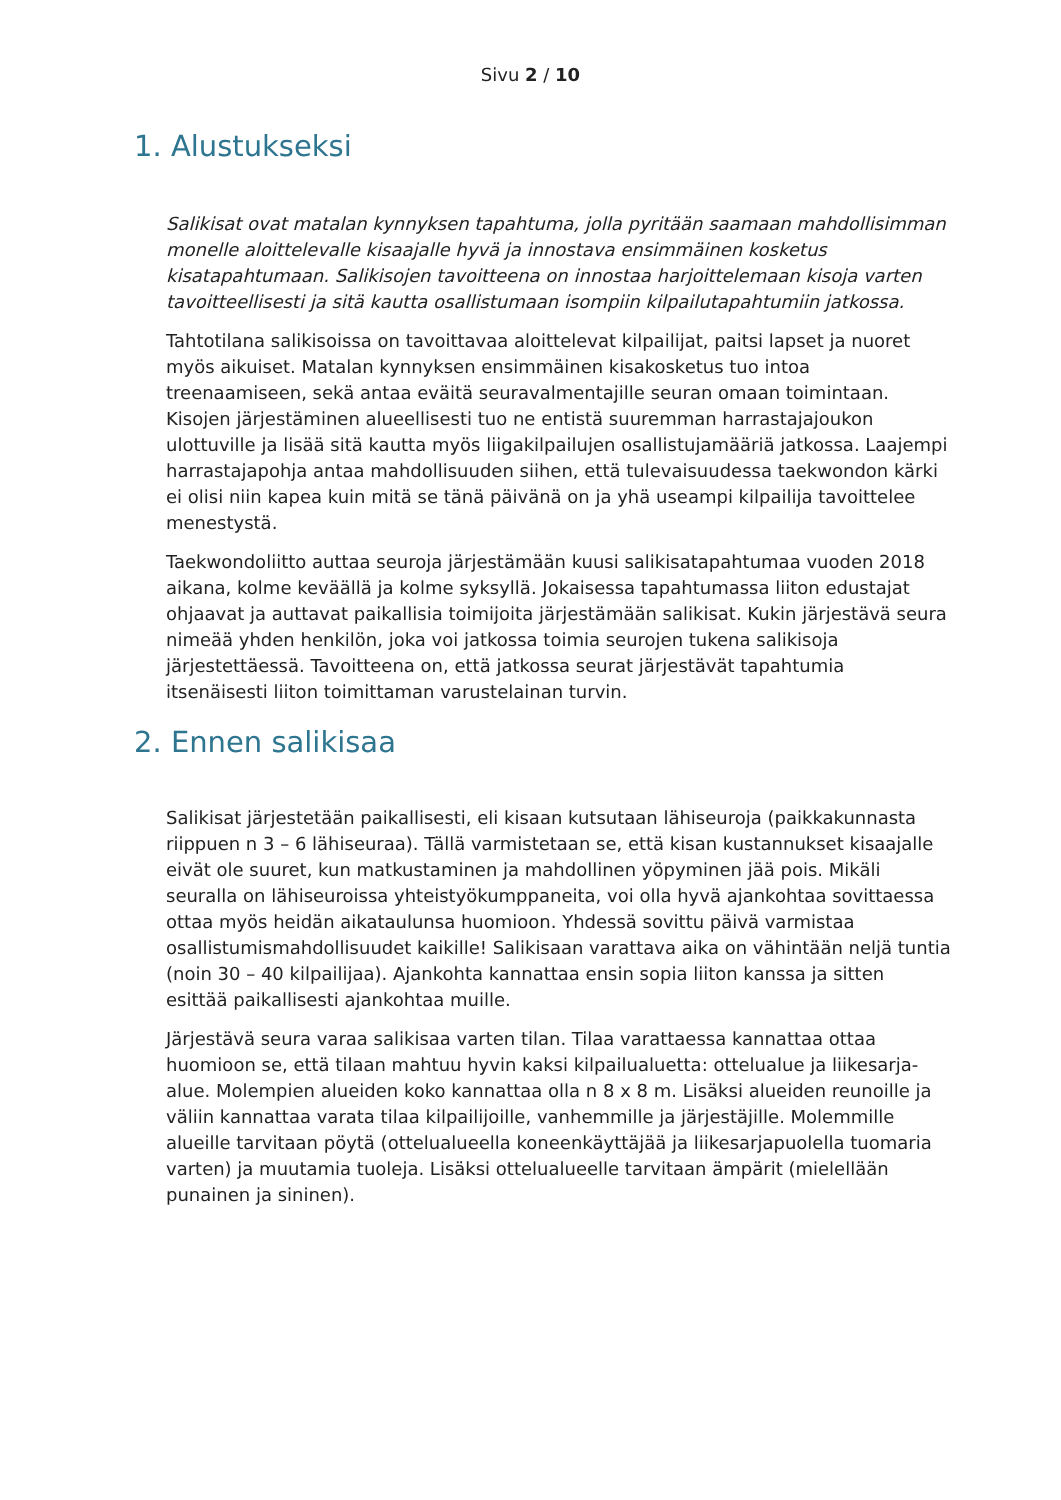Sivu 2 / 10
1. Alustukseksi
Salikisat ovat matalan kynnyksen tapahtuma, jolla pyritään saamaan mahdollisimman monelle aloittelevalle kisaajalle hyvä ja innostava ensimmäinen kosketus kisatapahtumaan. Salikisojen tavoitteena on innostaa harjoittelemaan kisoja varten tavoitteellisesti ja sitä kautta osallistumaan isompiin kilpailutapahtumiin jatkossa.
Tahtotilana salikisoissa on tavoittavaa aloittelevat kilpailijat, paitsi lapset ja nuoret myös aikuiset. Matalan kynnyksen ensimmäinen kisakosketus tuo intoa treenaamiseen, sekä antaa eväitä seuravalmentajille seuran omaan toimintaan. Kisojen järjestäminen alueellisesti tuo ne entistä suuremman harrastajajoukon ulottuville ja lisää sitä kautta myös liigakilpailujen osallistujamääriä jatkossa. Laajempi harrastajapohja antaa mahdollisuuden siihen, että tulevaisuudessa taekwondon kärki ei olisi niin kapea kuin mitä se tänä päivänä on ja yhä useampi kilpailija tavoittelee menestystä.
Taekwondoliitto auttaa seuroja järjestämään kuusi salikisatapahtumaa vuoden 2018 aikana, kolme keväällä ja kolme syksyllä. Jokaisessa tapahtumassa liiton edustajat ohjaavat ja auttavat paikallisia toimijoita järjestämään salikisat. Kukin järjestävä seura nimeää yhden henkilön, joka voi jatkossa toimia seurojen tukena salikisoja järjestettäessä. Tavoitteena on, että jatkossa seurat järjestävät tapahtumia itsenäisesti liiton toimittaman varustelainan turvin.
2. Ennen salikisaa
Salikisat järjestetään paikallisesti, eli kisaan kutsutaan lähiseuroja (paikkakunnasta riippuen n 3 – 6 lähiseuraa). Tällä varmistetaan se, että kisan kustannukset kisaajalle eivät ole suuret, kun matkustaminen ja mahdollinen yöpyminen jää pois. Mikäli seuralla on lähiseuroissa yhteistyökumppaneita, voi olla hyvä ajankohtaa sovittaessa ottaa myös heidän aikataulunsa huomioon. Yhdessä sovittu päivä varmistaa osallistumismahdollisuudet kaikille! Salikisaan varattava aika on vähintään neljä tuntia (noin 30 – 40 kilpailijaa). Ajankohta kannattaa ensin sopia liiton kanssa ja sitten esittää paikallisesti ajankohtaa muille.
Järjestävä seura varaa salikisaa varten tilan. Tilaa varattaessa kannattaa ottaa huomioon se, että tilaan mahtuu hyvin kaksi kilpailualuetta: ottelualue ja liikesarja-alue. Molempien alueiden koko kannattaa olla n 8 x 8 m. Lisäksi alueiden reunoille ja väliin kannattaa varata tilaa kilpailijoille, vanhemmille ja järjestäjille. Molemmille alueille tarvitaan pöytä (ottelualueella koneenkäyttäjää ja liikesarjapuolella tuomaria varten) ja muutamia tuoleja. Lisäksi ottelualueelle tarvitaan ämpärit (mielellään punainen ja sininen).